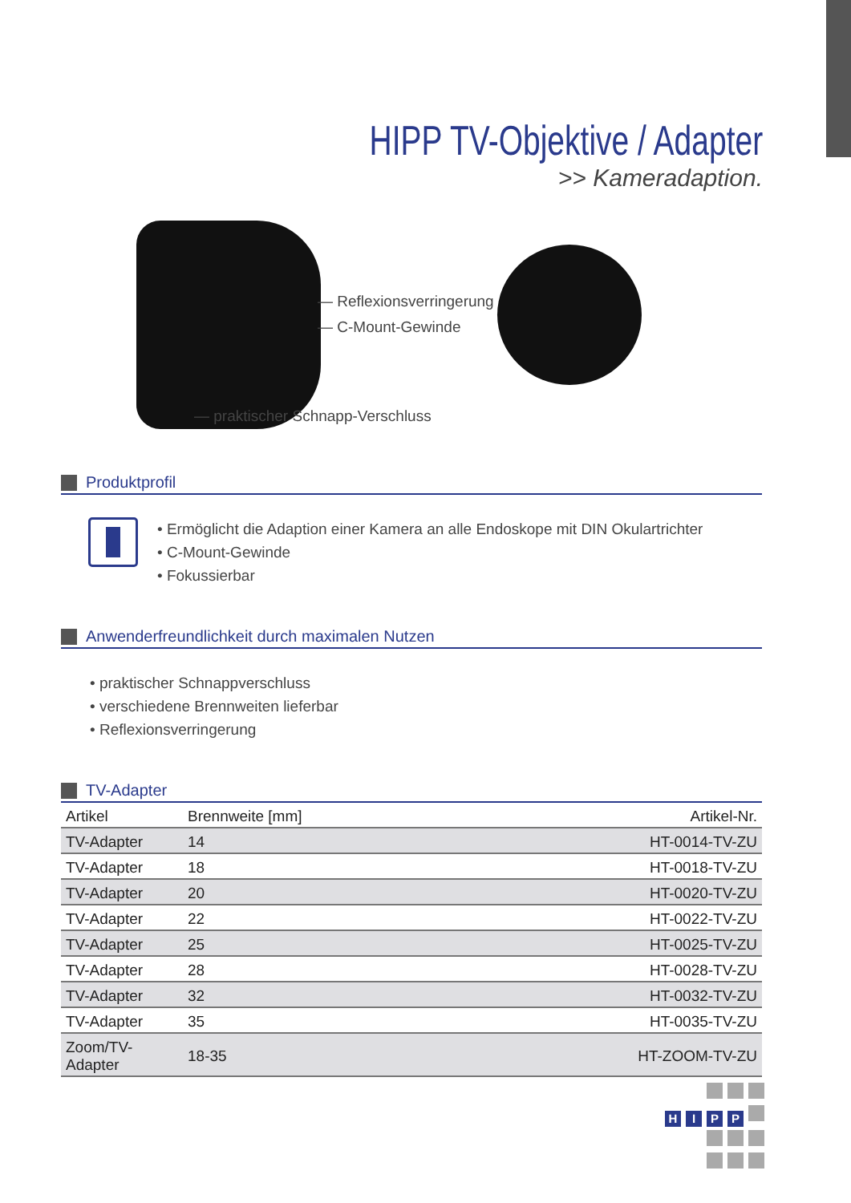HIPP TV-Objektive / Adapter
>> Kameradaption.
— Reflexionsverringerung
— C-Mount-Gewinde
— praktischer Schnapp-Verschluss
Produktprofil
• Ermöglicht die Adaption einer Kamera an alle Endoskope mit DIN Okulartrichter
• C-Mount-Gewinde
• Fokussierbar
Anwenderfreundlichkeit durch maximalen Nutzen
• praktischer Schnappverschluss
• verschiedene Brennweiten lieferbar
• Reflexionsverringerung
TV-Adapter
| Artikel | Brennweite [mm] | Artikel-Nr. |
| --- | --- | --- |
| TV-Adapter | 14 | HT-0014-TV-ZU |
| TV-Adapter | 18 | HT-0018-TV-ZU |
| TV-Adapter | 20 | HT-0020-TV-ZU |
| TV-Adapter | 22 | HT-0022-TV-ZU |
| TV-Adapter | 25 | HT-0025-TV-ZU |
| TV-Adapter | 28 | HT-0028-TV-ZU |
| TV-Adapter | 32 | HT-0032-TV-ZU |
| TV-Adapter | 35 | HT-0035-TV-ZU |
| Zoom/TV-Adapter | 18-35 | HT-ZOOM-TV-ZU |
HIPP